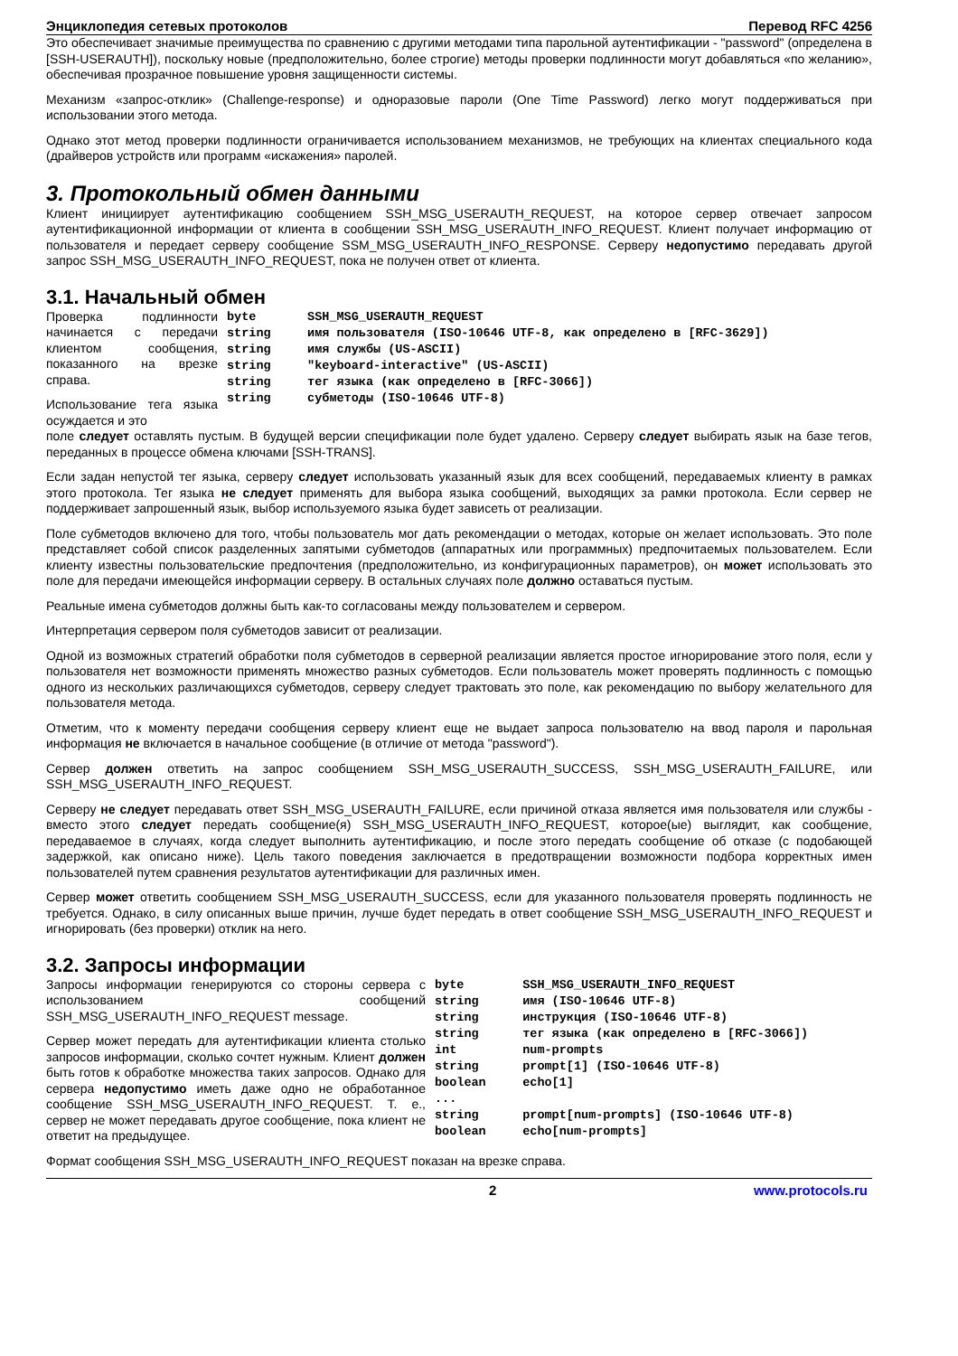Энциклопедия сетевых протоколов Перевод RFC 4256
Это обеспечивает значимые преимущества по сравнению с другими методами типа парольной аутентификации - "password" (определена в [SSH-USERAUTH]), поскольку новые (предположительно, более строгие) методы проверки подлинности могут добавляться «по желанию», обеспечивая прозрачное повышение уровня защищенности системы.
Механизм «запрос-отклик» (Challenge-response) и одноразовые пароли (One Time Password) легко могут поддерживаться при использовании этого метода.
Однако этот метод проверки подлинности ограничивается использованием механизмов, не требующих на клиентах специального кода (драйверов устройств или программ «искажения» паролей.
3. Протокольный обмен данными
Клиент инициирует аутентификацию сообщением SSH_MSG_USERAUTH_REQUEST, на которое сервер отвечает запросом аутентификационной информации от клиента в сообщении SSH_MSG_USERAUTH_INFO_REQUEST. Клиент получает информацию от пользователя и передает серверу сообщение SSM_MSG_USERAUTH_INFO_RESPONSE. Серверу недопустимо передавать другой запрос SSH_MSG_USERAUTH_INFO_REQUEST, пока не получен ответ от клиента.
3.1. Начальный обмен
Проверка подлинности начинается с передачи клиентом сообщения, показанного на врезке справа.
Использование тега языка осуждается и это
byte       SSH_MSG_USERAUTH_REQUEST
string     имя пользователя (ISO-10646 UTF-8, как определено в [RFC-3629])
string     имя службы (US-ASCII)
string     "keyboard-interactive" (US-ASCII)
string     тег языка (как определено в [RFC-3066])
string     субметоды (ISO-10646 UTF-8)
поле следует оставлять пустым. В будущей версии спецификации поле будет удалено. Серверу следует выбирать язык на базе тегов, переданных в процессе обмена ключами [SSH-TRANS].
Если задан непустой тег языка, серверу следует использовать указанный язык для всех сообщений, передаваемых клиенту в рамках этого протокола. Тег языка не следует применять для выбора языка сообщений, выходящих за рамки протокола. Если сервер не поддерживает запрошенный язык, выбор используемого языка будет зависеть от реализации.
Поле субметодов включено для того, чтобы пользователь мог дать рекомендации о методах, которые он желает использовать. Это поле представляет собой список разделенных запятыми субметодов (аппаратных или программных) предпочитаемых пользователем. Если клиенту известны пользовательские предпочтения (предположительно, из конфигурационных параметров), он может использовать это поле для передачи имеющейся информации серверу. В остальных случаях поле должно оставаться пустым.
Реальные имена субметодов должны быть как-то согласованы между пользователем и сервером.
Интерпретация сервером поля субметодов зависит от реализации.
Одной из возможных стратегий обработки поля субметодов в серверной реализации является простое игнорирование этого поля, если у пользователя нет возможности применять множество разных субметодов. Если пользователь может проверять подлинность с помощью одного из нескольких различающихся субметодов, серверу следует трактовать это поле, как рекомендацию по выбору желательного для пользователя метода.
Отметим, что к моменту передачи сообщения серверу клиент еще не выдает запроса пользователю на ввод пароля и парольная информация не включается в начальное сообщение (в отличие от метода "password").
Сервер должен ответить на запрос сообщением SSH_MSG_USERAUTH_SUCCESS, SSH_MSG_USERAUTH_FAILURE, или SSH_MSG_USERAUTH_INFO_REQUEST.
Серверу не следует передавать ответ SSH_MSG_USERAUTH_FAILURE, если причиной отказа является имя пользователя или службы - вместо этого следует передать сообщение(я) SSH_MSG_USERAUTH_INFO_REQUEST, которое(ые) выглядит, как сообщение, передаваемое в случаях, когда следует выполнить аутентификацию, и после этого передать сообщение об отказе (с подобающей задержкой, как описано ниже). Цель такого поведения заключается в предотвращении возможности подбора корректных имен пользователей путем сравнения результатов аутентификации для различных имен.
Сервер может ответить сообщением SSH_MSG_USERAUTH_SUCCESS, если для указанного пользователя проверять подлинность не требуется. Однако, в силу описанных выше причин, лучше будет передать в ответ сообщение SSH_MSG_USERAUTH_INFO_REQUEST и игнорировать (без проверки) отклик на него.
3.2. Запросы информации
Запросы информации генерируются со стороны сервера с использованием сообщений SSH_MSG_USERAUTH_INFO_REQUEST message.
Сервер может передать для аутентификации клиента столько запросов информации, сколько сочтет нужным. Клиент должен быть готов к обработке множества таких запросов. Однако для сервера недопустимо иметь даже одно не обработанное сообщение SSH_MSG_USERAUTH_INFO_REQUEST. Т. е., сервер не может передавать другое сообщение, пока клиент не ответит на предыдущее.
byte        SSH_MSG_USERAUTH_INFO_REQUEST
string      имя (ISO-10646 UTF-8)
string      инструкция (ISO-10646 UTF-8)
string      тег языка (как определено в [RFC-3066])
int         num-prompts
string      prompt[1] (ISO-10646 UTF-8)
boolean     echo[1]
...
string      prompt[num-prompts] (ISO-10646 UTF-8)
boolean     echo[num-prompts]
Формат сообщения SSH_MSG_USERAUTH_INFO_REQUEST показан на врезке справа.
2 www.protocols.ru